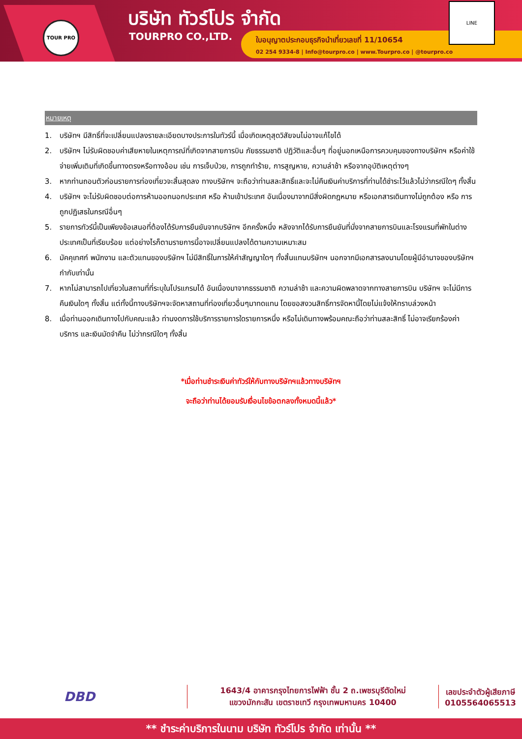TOUR PRO บริษัท ทัวร์โปร จำกัด
TOURPRO CO.,LTD.
ใบอนุญาตประกอบธุรกิจนำเที่ยวเลขที่ 11/10654
02 254 9334-8 | Info@tourpro.co | www.Tourpro.co | @tourpro.co
LINE
หมายเหตุ
1. บริษัทฯ มีสิทธิ์ที่จะเปลี่ยนแปลงรายละเอียดบางประการในทัวร์นี้ เมื่อเกิดเหตุสุดวิสัยจนไม่อาจแก้ไขได้
2. บริษัทฯ ไม่รับผิดชอบค่าเสียหายในเหตุการณ์ที่เกิดจากสายการบิน ภัยธรรมชาติ ปฏิวัติและอื่นๆ ที่อยู่นอกเหนือการควบคุมของทางบริษัทฯ หรือค่าใช้จ่ายเพิ่มเติมที่เกิดขึ้นทางตรงหรือทางอ้อม เช่น การเจ็บป่วย, การถูกทำร้าย, การสูญหาย, ความล่าช้า หรือจากอุบัติเหตุต่างๆ
3. หากท่านถอนตัวก่อนรายการท่องเที่ยวจะสิ้นสุดลง ทางบริษัทฯ จะถือว่าท่านสละสิทธิ์และจะไม่คืนเงินค่าบริการที่ท่านได้ชำระไว้แล้วไม่ว่ากรณีใดๆ ทั้งสิ้น
4. บริษัทฯ จะไม่รับผิดชอบต่อการห้ามออกนอกประเทศ หรือ ห้ามเข้าประเทศ อันเนื่องมาจากมีสิ่งผิดกฎหมาย หรือเอกสารเดินทางไม่ถูกต้อง หรือ การถูกปฏิเสธในกรณีอื่นๆ
5. รายการทัวร์นี้เป็นเพียงข้อเสนอที่ต้องได้รับการยืนยันจากบริษัทฯ อีกครั้งหนึ่ง หลังจากได้รับการยืนยันที่นั่งจากสายการบินและโรงแรมที่พักในต่างประเทศเป็นที่เรียบร้อย แต่อย่างไรก็ตามรายการนี้อาจเปลี่ยนแปลงได้ตามความเหมาะสม
6. มัคคุเทศก์ พนักงาน และตัวแทนของบริษัทฯ ไม่มีสิทธิ์ในการให้คำสัญญาใดๆ ทั้งสิ้นแทนบริษัทฯ นอกจากมีเอกสารลงนามโดยผู้มีอำนาจของบริษัทฯ กำกับเท่านั้น
7. หากไม่สามารถไปเที่ยวในสถานที่ที่ระบุในโปรแกรมได้ อันเนื่องมาจากธรรมชาติ ความล่าช้า และความผิดพลาดจากทางสายการบิน บริษัทฯ จะไม่มีการคืนเงินใดๆ ทั้งสิ้น แต่ทั้งนี้ทางบริษัทฯจะจัดหาสถานที่ท่องเที่ยวอื่นๆมาทดแทน โดยขอสงวนสิทธิ์การจัดหานี้โดยไม่แจ้งให้ทราบล่วงหน้า
8. เมื่อท่านออกเดินทางไปกับคณะแล้ว ท่านงดการใช้บริการรายการใดรายการหนึ่ง หรือไม่เดินทางพร้อมคณะถือว่าท่านสละสิทธิ์ ไม่อาจเรียกร้องค่าบริการ และเงินมัดจำคืน ไม่ว่ากรณีใดๆ ทั้งสิ้น
*เมื่อท่านชำระเงินค่าทัวร์ให้กับทางบริษัทฯแล้วทางบริษัทฯ
จะถือว่าท่านได้ยอมรับเงื่อนไขข้อตกลงทั้งหมดนี้แล้ว*
DBD
1643/4 อาคารกรุงไทยการไฟฟ้า ชั้น 2 ถ.เพชรบุรีตัดใหม่
แขวงมักกะสัน เขตราชเทวี กรุงเทพมหานคร 10400
เลขประจำตัวผู้เสียภาษี
0105564065513
** ชำระค่าบริการในนาม บริษัท ทัวร์โปร จำกัด เท่านั้น **